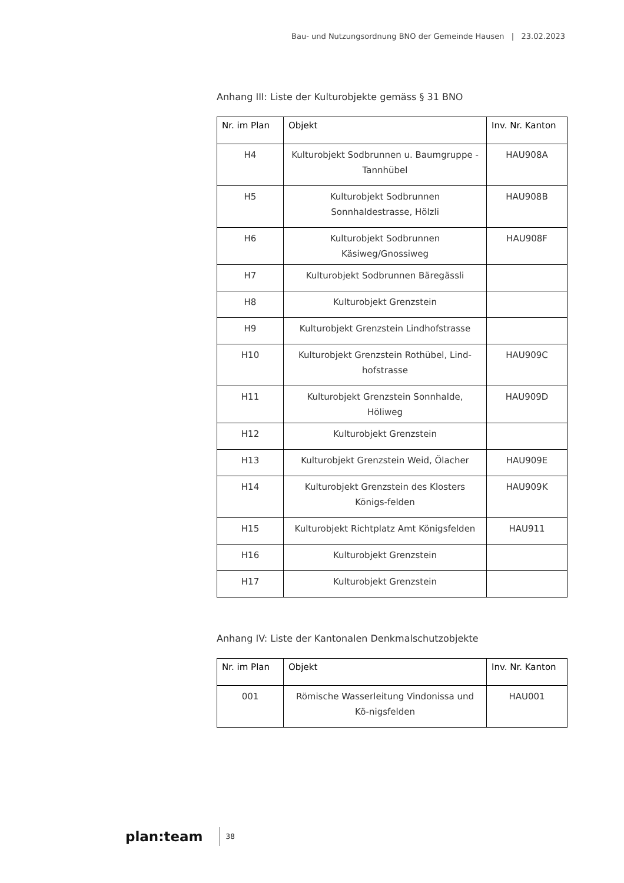Bau- und Nutzungsordnung BNO der Gemeinde Hausen | 23.02.2023
Anhang III: Liste der Kulturobjekte gemäss § 31 BNO
| Nr. im Plan | Objekt | Inv. Nr. Kanton |
| --- | --- | --- |
| H4 | Kulturobjekt Sodbrunnen u. Baumgruppe - Tannhübel | HAU908A |
| H5 | Kulturobjekt Sodbrunnen Sonnhaldestrasse, Hölzli | HAU908B |
| H6 | Kulturobjekt Sodbrunnen Käsiweg/Gnossiweg | HAU908F |
| H7 | Kulturobjekt Sodbrunnen Bäregässli | |
| H8 | Kulturobjekt Grenzstein | |
| H9 | Kulturobjekt Grenzstein Lindhofstrasse | |
| H10 | Kulturobjekt Grenzstein Rothübel, Lind-hofstrasse | HAU909C |
| H11 | Kulturobjekt Grenzstein Sonnhalde, Höliweg | HAU909D |
| H12 | Kulturobjekt Grenzstein | |
| H13 | Kulturobjekt Grenzstein Weid, Ölacher | HAU909E |
| H14 | Kulturobjekt Grenzstein des Klosters Königs-felden | HAU909K |
| H15 | Kulturobjekt Richtplatz Amt Königsfelden | HAU911 |
| H16 | Kulturobjekt Grenzstein | |
| H17 | Kulturobjekt Grenzstein | |
Anhang IV: Liste der Kantonalen Denkmalschutzobjekte
| Nr. im Plan | Objekt | Inv. Nr. Kanton |
| --- | --- | --- |
| 001 | Römische Wasserleitung Vindonissa und Kö-nigsfelden | HAU001 |
plan:team
38